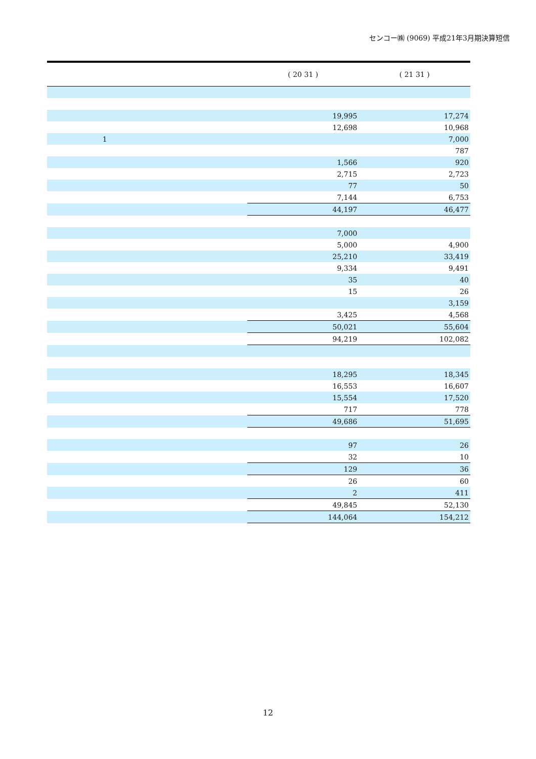センコー㈱ (9069) 平成21年3月期決算短信
| | ( 20 31 ) | ( 21 31 ) |
| | 19,995 | 17,274 |
| | 12,698 | 10,968 |
| 1 | | 7,000 |
| | | 787 |
| | 1,566 | 920 |
| | 2,715 | 2,723 |
| | 77 | 50 |
| | 7,144 | 6,753 |
| | 44,197 | 46,477 |
| | 7,000 | |
| | 5,000 | 4,900 |
| | 25,210 | 33,419 |
| | 9,334 | 9,491 |
| | 35 | 40 |
| | 15 | 26 |
| | | 3,159 |
| | 3,425 | 4,568 |
| | 50,021 | 55,604 |
| | 94,219 | 102,082 |
| | 18,295 | 18,345 |
| | 16,553 | 16,607 |
| | 15,554 | 17,520 |
| | 717 | 778 |
| | 49,686 | 51,695 |
| | 97 | 26 |
| | 32 | 10 |
| | 129 | 36 |
| | 26 | 60 |
| | 2 | 411 |
| | 49,845 | 52,130 |
| | 144,064 | 154,212 |
12